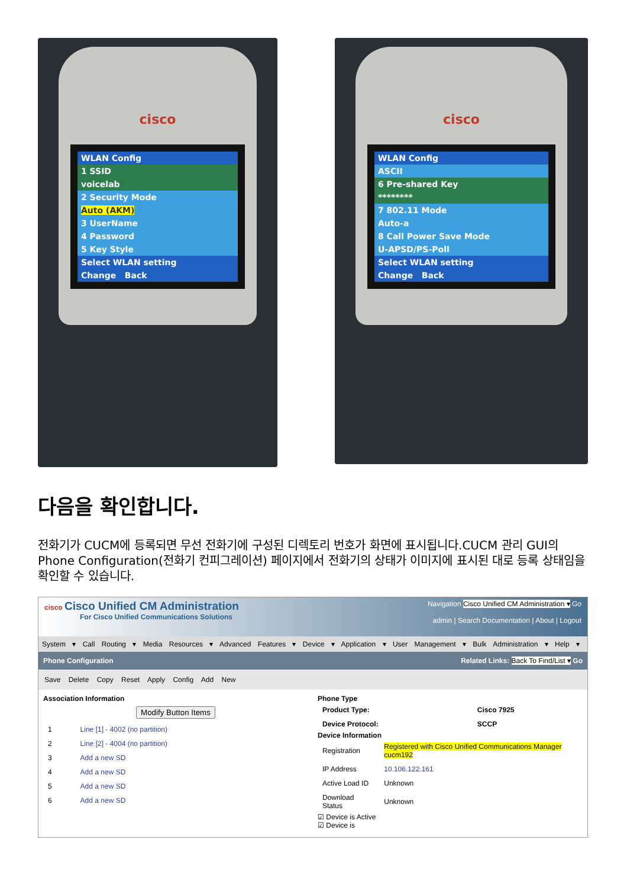cisco
WLAN Config
1 SSID
voicelab
2 Security Mode
Auto (AKM)
3 UserName
4 Password
5 Key Style
Select WLAN setting
Change Back
cisco
WLAN Config
ASCII
6 Pre-shared Key
********
7 802.11 Mode
Auto-a
8 Call Power Save Mode
U-APSD/PS-Poll
Select WLAN setting
Change Back
다음을 확인합니다.
전화기가 CUCM에 등록되면 무선 전화기에 구성된 디렉토리 번호가 화면에 표시됩니다.CUCM 관리 GUI의 Phone Configuration(전화기 컨피그레이션) 페이지에서 전화기의 상태가 이미지에 표시된 대로 등록 상태임을 확인할 수 있습니다.
cisco Cisco Unified CM Administration
For Cisco Unified Communications Solutions
Navigation Cisco Unified CM Administration ▾ Go
admin | Search Documentation | About | Logout
System ▾ Call Routing ▾ Media Resources ▾ Advanced Features ▾ Device ▾ Application ▾ User Management ▾ Bulk Administration ▾ Help ▾
Phone Configuration Related Links: Back To Find/List ▾ Go
Save Delete Copy Reset Apply Config Add New
Association Information
Modify Button Items
| 1 | Line [1] - 4002 (no partition) |
| 2 | Line [2] - 4004 (no partition) |
| 3 | Add a new SD |
| 4 | Add a new SD |
| 5 | Add a new SD |
| 6 | Add a new SD |
Phone Type
| Product Type: | Cisco 7925 |
| Device Protocol: | SCCP |
Device Information
| Registration | Registered with Cisco Unified Communications Manager cucm192 |
| IP Address | 10.106.122.161 |
| Active Load ID | Unknown |
| Download Status | Unknown |
☑ Device is Active
☑ Device is